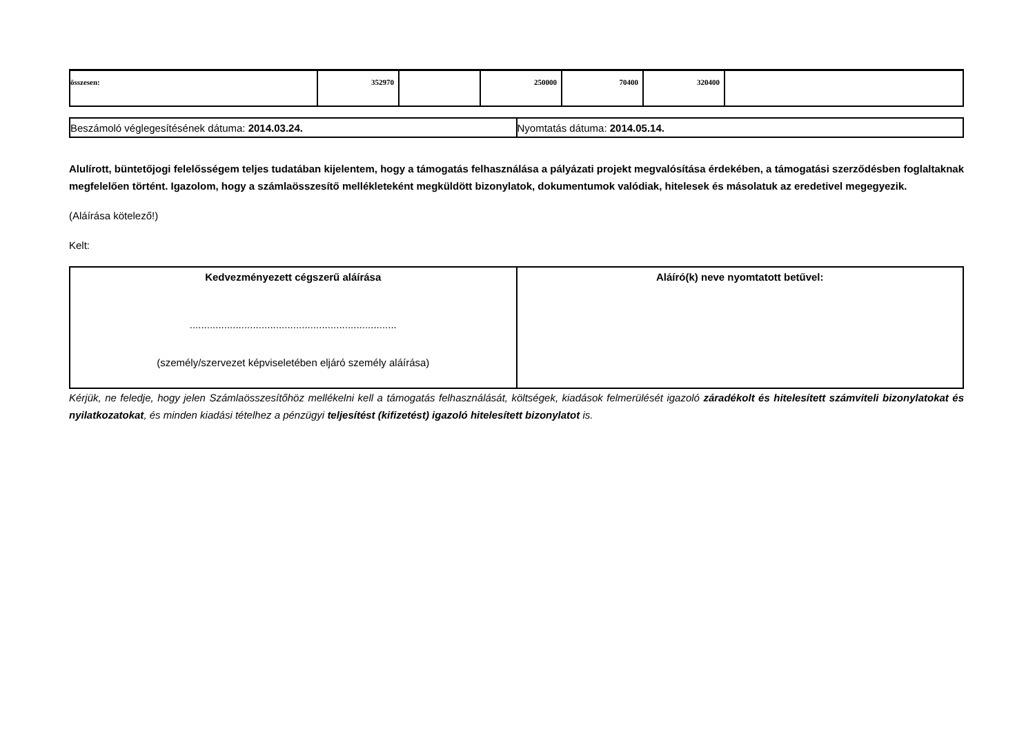| összesen: | 352970 | | 250000 | 70400 | 320400 | |
| Beszámoló véglegesítésének dátuma: 2014.03.24. | Nyomtatás dátuma: 2014.05.14. |
Alulírott, büntetőjogi felelősségem teljes tudatában kijelentem, hogy a támogatás felhasználása a pályázati projekt megvalósítása érdekében, a támogatási szerződésben foglaltaknak megfelelően történt. Igazolom, hogy a számlaösszesítő mellékleteként megküldött bizonylatok, dokumentumok valódiak, hitelesek és másolatuk az eredetivel megegyezik.
(Aláírása kötelező!)
Kelt:
| Kedvezményezett cégszerű aláírása ........................................................................ (személy/szervezet képviseletében eljáró személy aláírása) | Aláíró(k) neve nyomtatott betűvel: |
Kérjük, ne feledje, hogy jelen Számlaösszesítőhöz mellékelni kell a támogatás felhasználását, költségek, kiadások felmerülését igazoló záradékolt és hitelesített számviteli bizonylatokat és nyilatkozatokat, és minden kiadási tételhez a pénzügyi teljesítést (kifizetést) igazoló hitelesített bizonylatot is.